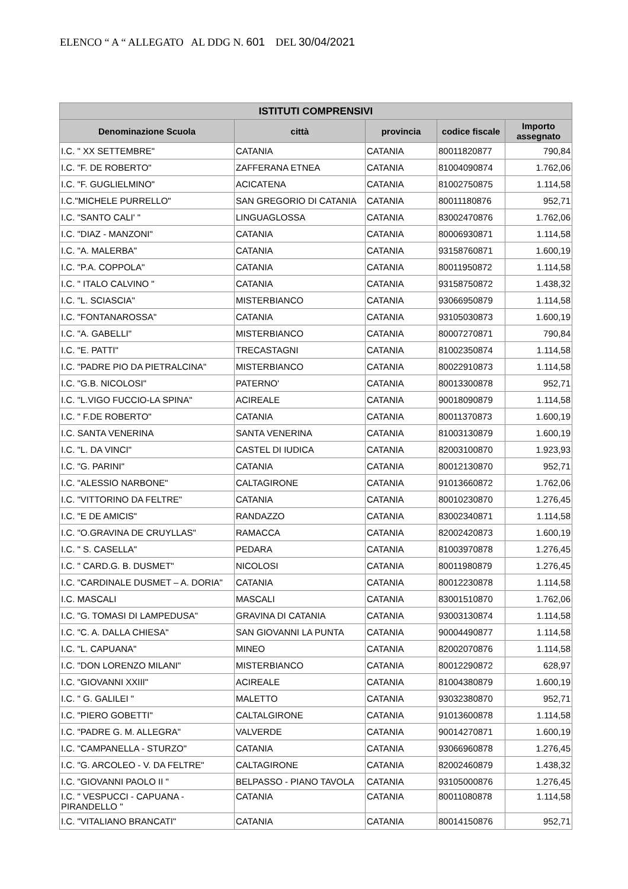ELENCO “ A “ ALLEGATO AL DDG N. 601 DEL 30/04/2021
| ISTITUTI COMPRENSIVI | | | | |
| --- | --- | --- | --- | --- |
| Denominazione Scuola | città | provincia | codice fiscale | Importo assegnato |
| I.C. " XX SETTEMBRE" | CATANIA | CATANIA | 80011820877 | 790,84 |
| I.C. "F. DE ROBERTO" | ZAFFERANA ETNEA | CATANIA | 81004090874 | 1.762,06 |
| I.C. "F. GUGLIELMINO" | ACICATENA | CATANIA | 81002750875 | 1.114,58 |
| I.C."MICHELE PURRELLO" | SAN GREGORIO DI CATANIA | CATANIA | 80011180876 | 952,71 |
| I.C. "SANTO CALI' " | LINGUAGLOSSA | CATANIA | 83002470876 | 1.762,06 |
| I.C. "DIAZ - MANZONI" | CATANIA | CATANIA | 80006930871 | 1.114,58 |
| I.C. "A. MALERBA" | CATANIA | CATANIA | 93158760871 | 1.600,19 |
| I.C. "P.A. COPPOLA" | CATANIA | CATANIA | 80011950872 | 1.114,58 |
| I.C. " ITALO CALVINO " | CATANIA | CATANIA | 93158750872 | 1.438,32 |
| I.C. "L. SCIASCIA" | MISTERBIANCO | CATANIA | 93066950879 | 1.114,58 |
| I.C. "FONTANAROSSA" | CATANIA | CATANIA | 93105030873 | 1.600,19 |
| I.C. "A. GABELLI" | MISTERBIANCO | CATANIA | 80007270871 | 790,84 |
| I.C. "E. PATTI" | TRECASTAGNI | CATANIA | 81002350874 | 1.114,58 |
| I.C. "PADRE PIO DA PIETRALCINA" | MISTERBIANCO | CATANIA | 80022910873 | 1.114,58 |
| I.C. "G.B. NICOLOSI" | PATERNO' | CATANIA | 80013300878 | 952,71 |
| I.C. "L.VIGO FUCCIO-LA SPINA" | ACIREALE | CATANIA | 90018090879 | 1.114,58 |
| I.C. " F.DE ROBERTO" | CATANIA | CATANIA | 80011370873 | 1.600,19 |
| I.C. SANTA VENERINA | SANTA VENERINA | CATANIA | 81003130879 | 1.600,19 |
| I.C. "L. DA VINCI" | CASTEL DI IUDICA | CATANIA | 82003100870 | 1.923,93 |
| I.C. "G. PARINI" | CATANIA | CATANIA | 80012130870 | 952,71 |
| I.C. "ALESSIO NARBONE" | CALTAGIRONE | CATANIA | 91013660872 | 1.762,06 |
| I.C. "VITTORINO DA FELTRE" | CATANIA | CATANIA | 80010230870 | 1.276,45 |
| I.C. "E DE AMICIS" | RANDAZZO | CATANIA | 83002340871 | 1.114,58 |
| I.C. "O.GRAVINA DE CRUYLLAS" | RAMACCA | CATANIA | 82002420873 | 1.600,19 |
| I.C. " S. CASELLA" | PEDARA | CATANIA | 81003970878 | 1.276,45 |
| I.C. " CARD.G. B. DUSMET" | NICOLOSI | CATANIA | 80011980879 | 1.276,45 |
| I.C. "CARDINALE DUSMET – A. DORIA" | CATANIA | CATANIA | 80012230878 | 1.114,58 |
| I.C. MASCALI | MASCALI | CATANIA | 83001510870 | 1.762,06 |
| I.C. "G. TOMASI DI LAMPEDUSA" | GRAVINA DI CATANIA | CATANIA | 93003130874 | 1.114,58 |
| I.C. "C. A. DALLA CHIESA" | SAN GIOVANNI LA PUNTA | CATANIA | 90004490877 | 1.114,58 |
| I.C. "L. CAPUANA" | MINEO | CATANIA | 82002070876 | 1.114,58 |
| I.C. "DON LORENZO MILANI" | MISTERBIANCO | CATANIA | 80012290872 | 628,97 |
| I.C. "GIOVANNI XXIII" | ACIREALE | CATANIA | 81004380879 | 1.600,19 |
| I.C. " G. GALILEI " | MALETTO | CATANIA | 93032380870 | 952,71 |
| I.C. "PIERO GOBETTI" | CALTALGIRONE | CATANIA | 91013600878 | 1.114,58 |
| I.C. "PADRE G. M. ALLEGRA" | VALVERDE | CATANIA | 90014270871 | 1.600,19 |
| I.C. "CAMPANELLA - STURZO" | CATANIA | CATANIA | 93066960878 | 1.276,45 |
| I.C. "G. ARCOLEO - V. DA FELTRE" | CALTAGIRONE | CATANIA | 82002460879 | 1.438,32 |
| I.C. "GIOVANNI PAOLO II " | BELPASSO - PIANO TAVOLA | CATANIA | 93105000876 | 1.276,45 |
| I.C. " VESPUCCI - CAPUANA - PIRANDELLO " | CATANIA | CATANIA | 80011080878 | 1.114,58 |
| I.C. "VITALIANO BRANCATI" | CATANIA | CATANIA | 80014150876 | 952,71 |